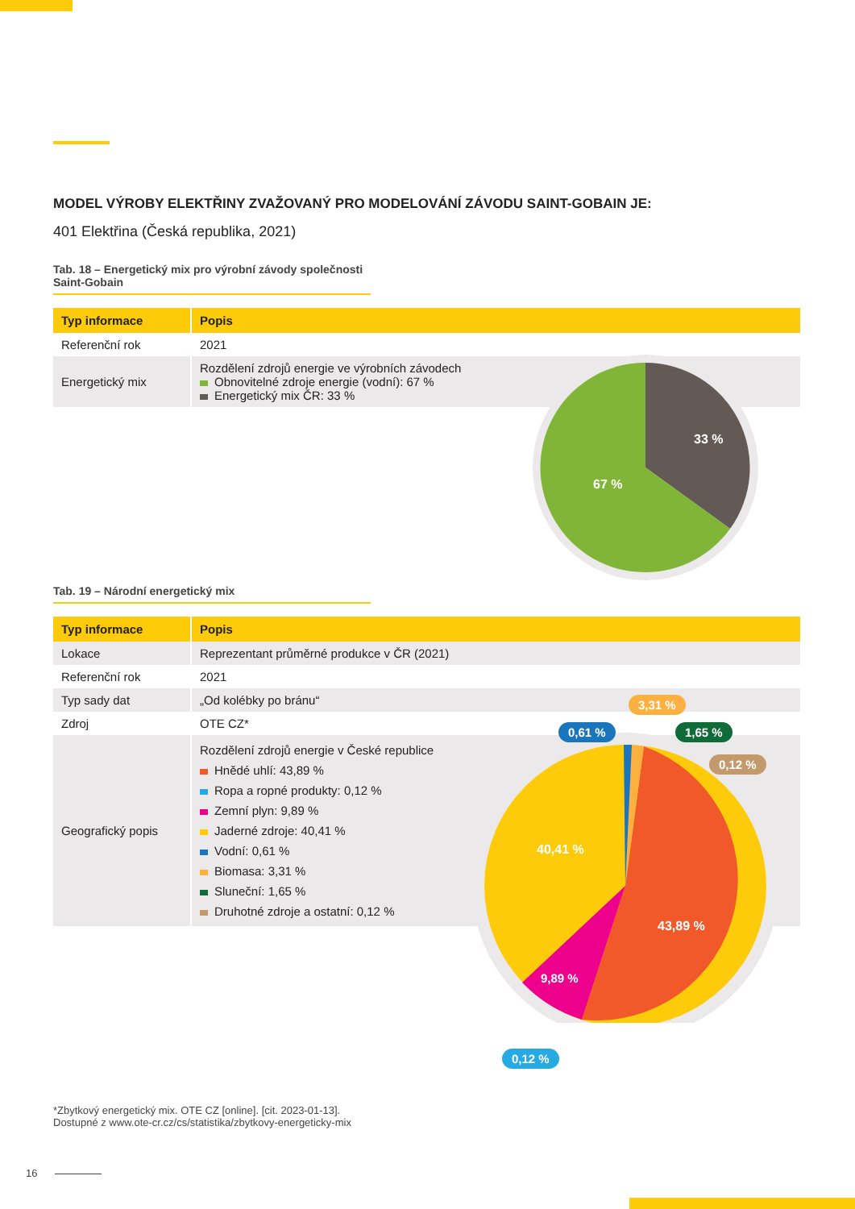MODEL VÝROBY ELEKTŘINY ZVAŽOVANÝ PRO MODELOVÁNÍ ZÁVODU SAINT-GOBAIN JE:
401 Elektřina (Česká republika, 2021)
Tab. 18 – Energetický mix pro výrobní závody společnosti Saint-Gobain
| Typ informace | Popis |
| --- | --- |
| Referenční rok | 2021 |
| Energetický mix | Rozdělení zdrojů energie ve výrobních závodech Obnovitelné zdroje energie (vodní): 67 % Energetický mix ČR: 33 % |
33 %
67 %
Tab. 19 – Národní energetický mix
| Typ informace | Popis |
| --- | --- |
| Lokace | Reprezentant průměrné produkce v ČR (2021) |
| Referenční rok | 2021 |
| Typ sady dat | „Od kolébky po bránu“ |
| Zdroj | OTE CZ* |
| Geografický popis | Rozdělení zdrojů energie v České republice Hnědé uhlí: 43,89 % Ropa a ropné produkty: 0,12 % Zemní plyn: 9,89 % Jaderné zdroje: 40,41 % Vodní: 0,61 % Biomasa: 3,31 % Sluneční: 1,65 % Druhotné zdroje a ostatní: 0,12 % |
40,41 %
43,89 %
9,89 %
3,31 %
0,61 % 1,65 %
0,12 %
0,12 %
*Zbytkový energetický mix. OTE CZ [online]. [cit. 2023-01-13].
Dostupné z www.ote-cr.cz/cs/statistika/zbytkovy-energeticky-mix
16